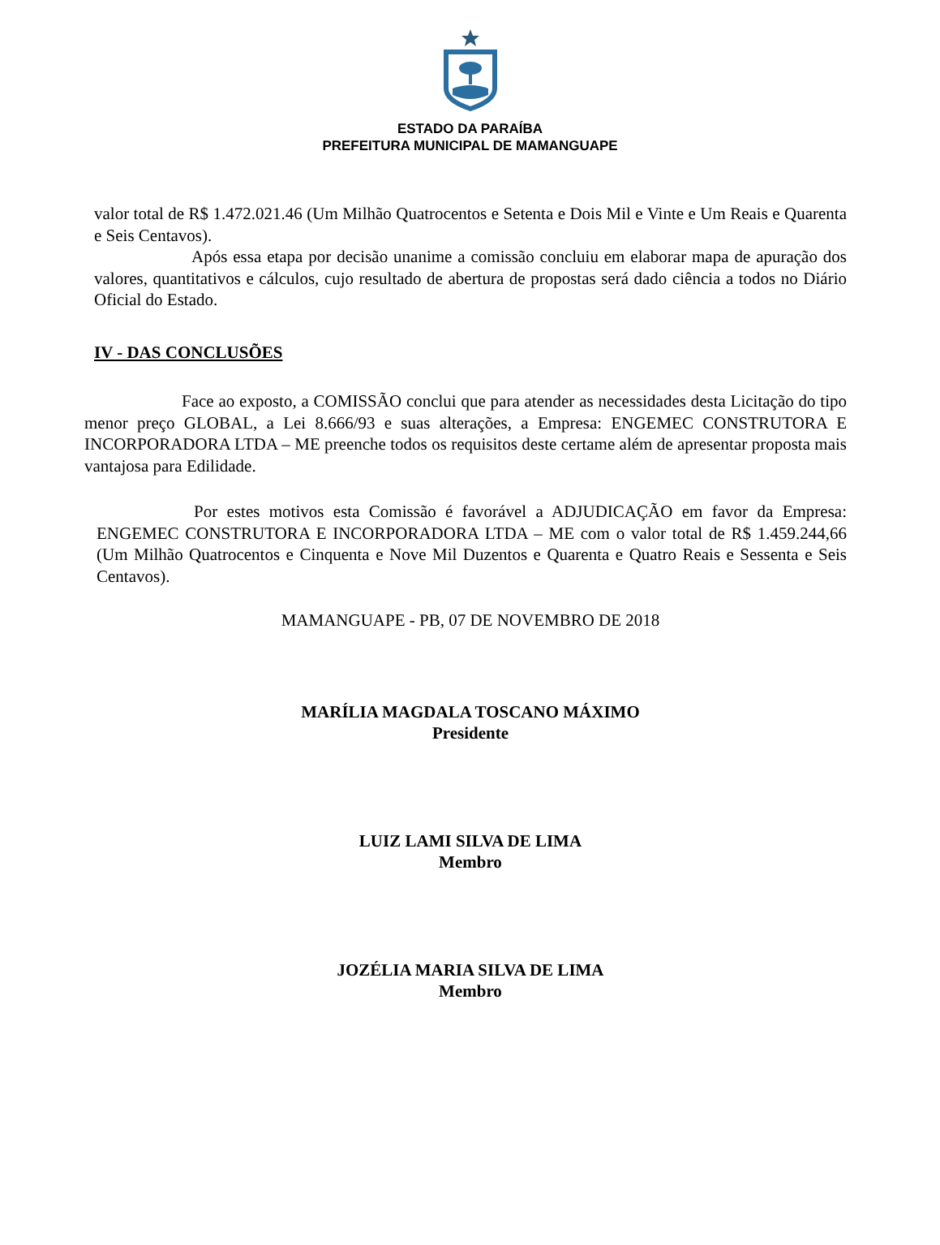ESTADO DA PARAÍBA
PREFEITURA MUNICIPAL DE MAMANGUAPE
valor total de R$ 1.472.021.46 (Um Milhão Quatrocentos e Setenta e Dois Mil e Vinte e Um Reais e Quarenta e Seis Centavos).
Após essa etapa por decisão unanime a comissão concluiu em elaborar mapa de apuração dos valores, quantitativos e cálculos, cujo resultado de abertura de propostas será dado ciência a todos no Diário Oficial do Estado.
IV - DAS CONCLUSÕES
Face ao exposto, a COMISSÃO conclui que para atender as necessidades desta Licitação do tipo menor preço GLOBAL, a Lei 8.666/93 e suas alterações, a Empresa: ENGEMEC CONSTRUTORA E INCORPORADORA LTDA – ME preenche todos os requisitos deste certame além de apresentar proposta mais vantajosa para Edilidade.
Por estes motivos esta Comissão é favorável a ADJUDICAÇÃO em favor da Empresa: ENGEMEC CONSTRUTORA E INCORPORADORA LTDA – ME com o valor total de R$ 1.459.244,66 (Um Milhão Quatrocentos e Cinquenta e Nove Mil Duzentos e Quarenta e Quatro Reais e Sessenta e Seis Centavos).
MAMANGUAPE - PB, 07 DE NOVEMBRO DE 2018
MARÍLIA MAGDALA TOSCANO MÁXIMO
Presidente
LUIZ LAMI SILVA DE LIMA
Membro
JOZÉLIA MARIA SILVA DE LIMA
Membro